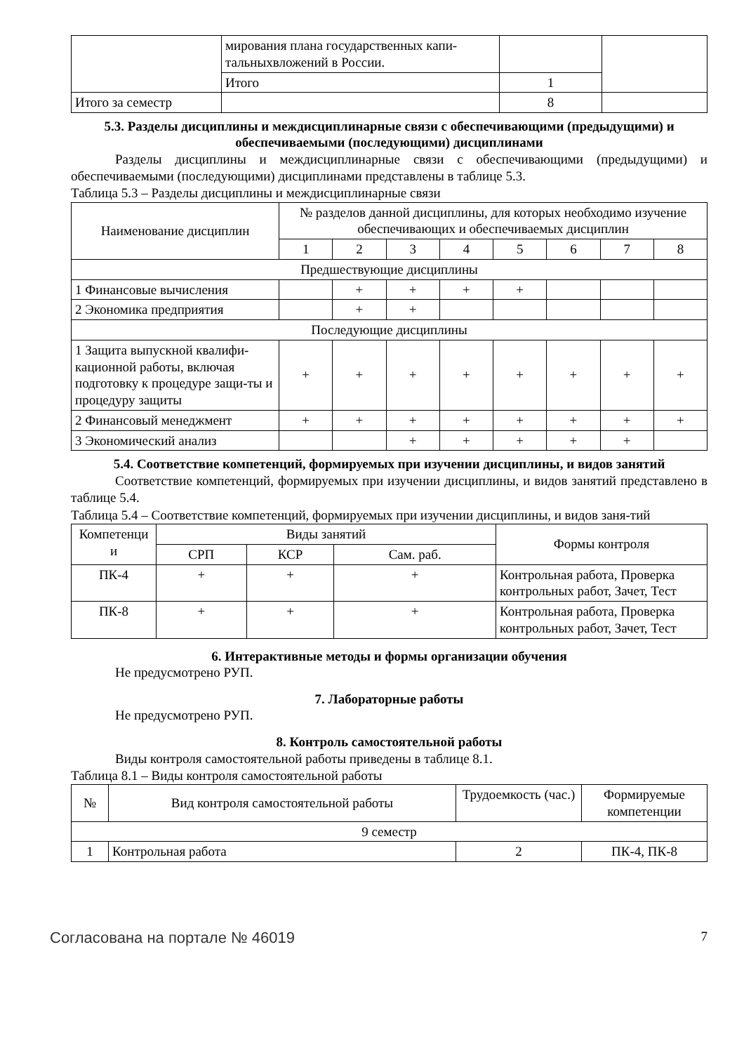| | мирования плана государственных капи- тальныхвложений в России. | | |
| | Итого | 1 | |
| Итого за семестр | | 8 | |
5.3. Разделы дисциплины и междисциплинарные связи с обеспечивающими (предыдущими) и обеспечиваемыми (последующими) дисциплинами
Разделы дисциплины и междисциплинарные связи с обеспечивающими (предыдущими) и обеспечиваемыми (последующими) дисциплинами представлены в таблице 5.3.
Таблица 5.3 – Разделы дисциплины и междисциплинарные связи
| Наименование дисциплин | № разделов данной дисциплины, для которых необходимо изучение обеспечивающих и обеспечиваемых дисциплин | | | | | | | |
| --- | --- | --- | --- | --- | --- | --- | --- | --- |
| | 1 | 2 | 3 | 4 | 5 | 6 | 7 | 8 |
| Предшествующие дисциплины | | | | | | | | |
| 1 Финансовые вычисления | | + | + | + | + | | | |
| 2 Экономика предприятия | | + | + | | | | | |
| Последующие дисциплины | | | | | | | | |
| 1 Защита выпускной квалифи-кационной работы, включая подготовку к процедуре защи-ты и процедуру защиты | + | + | + | + | + | + | + | + |
| 2 Финансовый менеджмент | + | + | + | + | + | + | + | + |
| 3 Экономический анализ | | | + | + | + | + | + | |
5.4. Соответствие компетенций, формируемых при изучении дисциплины, и видов занятий
Соответствие компетенций, формируемых при изучении дисциплины, и видов занятий представлено в таблице 5.4.
Таблица 5.4 – Соответствие компетенций, формируемых при изучении дисциплины, и видов заня-тий
| Компетенци и | Виды занятий | | | Формы контроля |
| --- | --- | --- | --- | --- |
| | СРП | КСР | Сам. раб. | |
| ПК-4 | + | + | + | Контрольная работа, Проверка контрольных работ, Зачет, Тест |
| ПК-8 | + | + | + | Контрольная работа, Проверка контрольных работ, Зачет, Тест |
6. Интерактивные методы и формы организации обучения
Не предусмотрено РУП.
7. Лабораторные работы
Не предусмотрено РУП.
8. Контроль самостоятельной работы
Виды контроля самостоятельной работы приведены в таблице 8.1.
Таблица 8.1 – Виды контроля самостоятельной работы
| № | Вид контроля самостоятельной работы | Трудоемкость (час.) | Формируемые компетенции |
| --- | --- | --- | --- |
| 9 семестр | | | |
| 1 | Контрольная работа | 2 | ПК-4, ПК-8 |
Согласована на портале № 46019 7